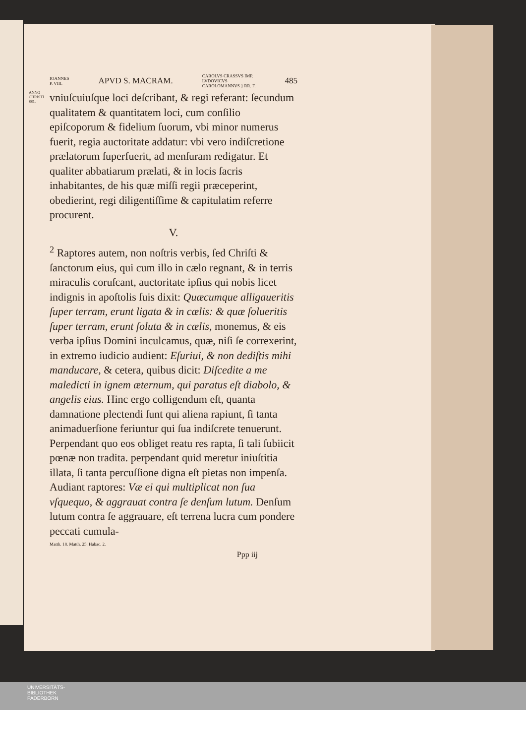IOANNES
P. VIII. APVD S. MACRAM. CAROLVS CRASSVS IMP.
LVDOVICVS
CAROLOMANNVS } RR. F. 485
ANNO
CHRISTI
881.
vniuſcuiuſque loci deſcribant, & regi referant: ſecundum qualitatem & quantitatem loci, cum conſilio epiſcoporum & fidelium ſuorum, vbi minor numerus fuerit, regia auctoritate addatur: vbi vero indiſcretione prælatorum ſuperfuerit, ad menſuram redigatur. Et qualiter abbatiarum prælati, & in locis ſacris inhabitantes, de his quæ miſſi regii præceperint, obedierint, regi diligentiſſime & capitulatim referre procurent.
V.
<sup>2</sup> Raptores autem, non noſtris verbis, ſed Chriſti & ſanctorum eius, qui cum illo in cælo regnant, & in terris miraculis coruſcant, auctoritate ipſius qui nobis licet indignis in apoſtolis ſuis dixit: Quæcumque alligaueritis ſuper terram, erunt ligata & in cælis: & quæ ſolueritis ſuper terram, erunt ſoluta & in cælis, monemus, & eis verba ipſius Domini inculcamus, quæ, niſi ſe correxerint, in extremo iudicio audient: Eſuriui, & non dediſtis mihi manducare, & cetera, quibus dicit: Diſcedite a me maledicti in ignem æternum, qui paratus eſt diabolo, & angelis eius. Hinc ergo colligendum eſt, quanta damnatione plectendi ſunt qui aliena rapiunt, ſi tanta animaduerſione feriuntur qui ſua indiſcrete tenuerunt. Perpendant quo eos obliget reatu res rapta, ſi tali ſubiicit pœnæ non tradita. perpendant quid meretur iniuſtitia illata, ſi tanta percuſſione digna eſt pietas non impenſa. Audiant raptores: Væ ei qui multiplicat non ſua vſquequo, & aggrauat contra ſe denſum lutum. Denſum lutum contra ſe aggrauare, eſt terrena lucra cum pondere peccati cumula-
Matth. 18. Matth. 25. Habac. 2.
Ppp iij
UNIVERSITÄTS-
BIBLIOTHEK
PADERBORN